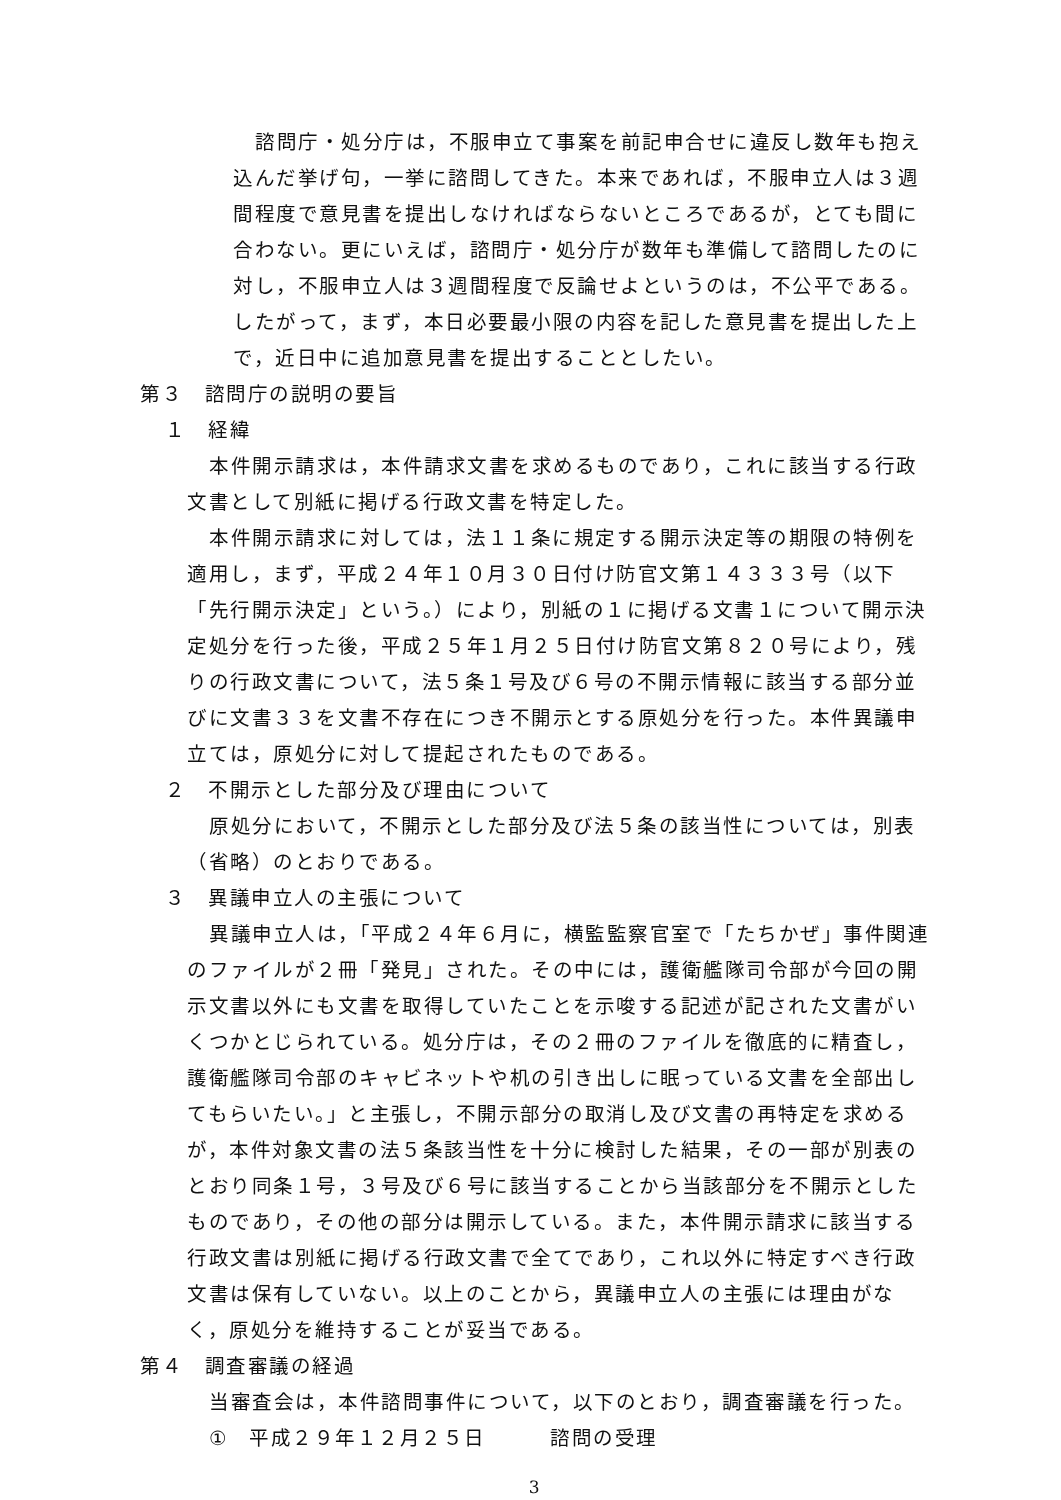諮問庁・処分庁は，不服申立て事案を前記申合せに違反し数年も抱え込んだ挙げ句，一挙に諮問してきた。本来であれば，不服申立人は３週間程度で意見書を提出しなければならないところであるが，とても間に合わない。更にいえば，諮問庁・処分庁が数年も準備して諮問したのに対し，不服申立人は３週間程度で反論せよというのは，不公平である。したがって，まず，本日必要最小限の内容を記した意見書を提出した上で，近日中に追加意見書を提出することとしたい。
第３　諮問庁の説明の要旨
１　経緯
本件開示請求は，本件請求文書を求めるものであり，これに該当する行政文書として別紙に掲げる行政文書を特定した。
本件開示請求に対しては，法１１条に規定する開示決定等の期限の特例を適用し，まず，平成２４年１０月３０日付け防官文第１４３３３号（以下「先行開示決定」という。）により，別紙の１に掲げる文書１について開示決定処分を行った後，平成２５年１月２５日付け防官文第８２０号により，残りの行政文書について，法５条１号及び６号の不開示情報に該当する部分並びに文書３３を文書不存在につき不開示とする原処分を行った。本件異議申立ては，原処分に対して提起されたものである。
２　不開示とした部分及び理由について
原処分において，不開示とした部分及び法５条の該当性については，別表（省略）のとおりである。
３　異議申立人の主張について
異議申立人は，「平成２４年６月に，横監監察官室で「たちかぜ」事件関連のファイルが２冊「発見」された。その中には，護衛艦隊司令部が今回の開示文書以外にも文書を取得していたことを示唆する記述が記された文書がいくつかとじられている。処分庁は，その２冊のファイルを徹底的に精査し，護衛艦隊司令部のキャビネットや机の引き出しに眠っている文書を全部出してもらいたい。」と主張し，不開示部分の取消し及び文書の再特定を求めるが，本件対象文書の法５条該当性を十分に検討した結果，その一部が別表のとおり同条１号，３号及び６号に該当することから当該部分を不開示としたものであり，その他の部分は開示している。また，本件開示請求に該当する行政文書は別紙に掲げる行政文書で全てであり，これ以外に特定すべき行政文書は保有していない。以上のことから，異議申立人の主張には理由がなく，原処分を維持することが妥当である。
第４　調査審議の経過
当審査会は，本件諮問事件について，以下のとおり，調査審議を行った。
①　平成２９年１２月２５日　　　諮問の受理
3